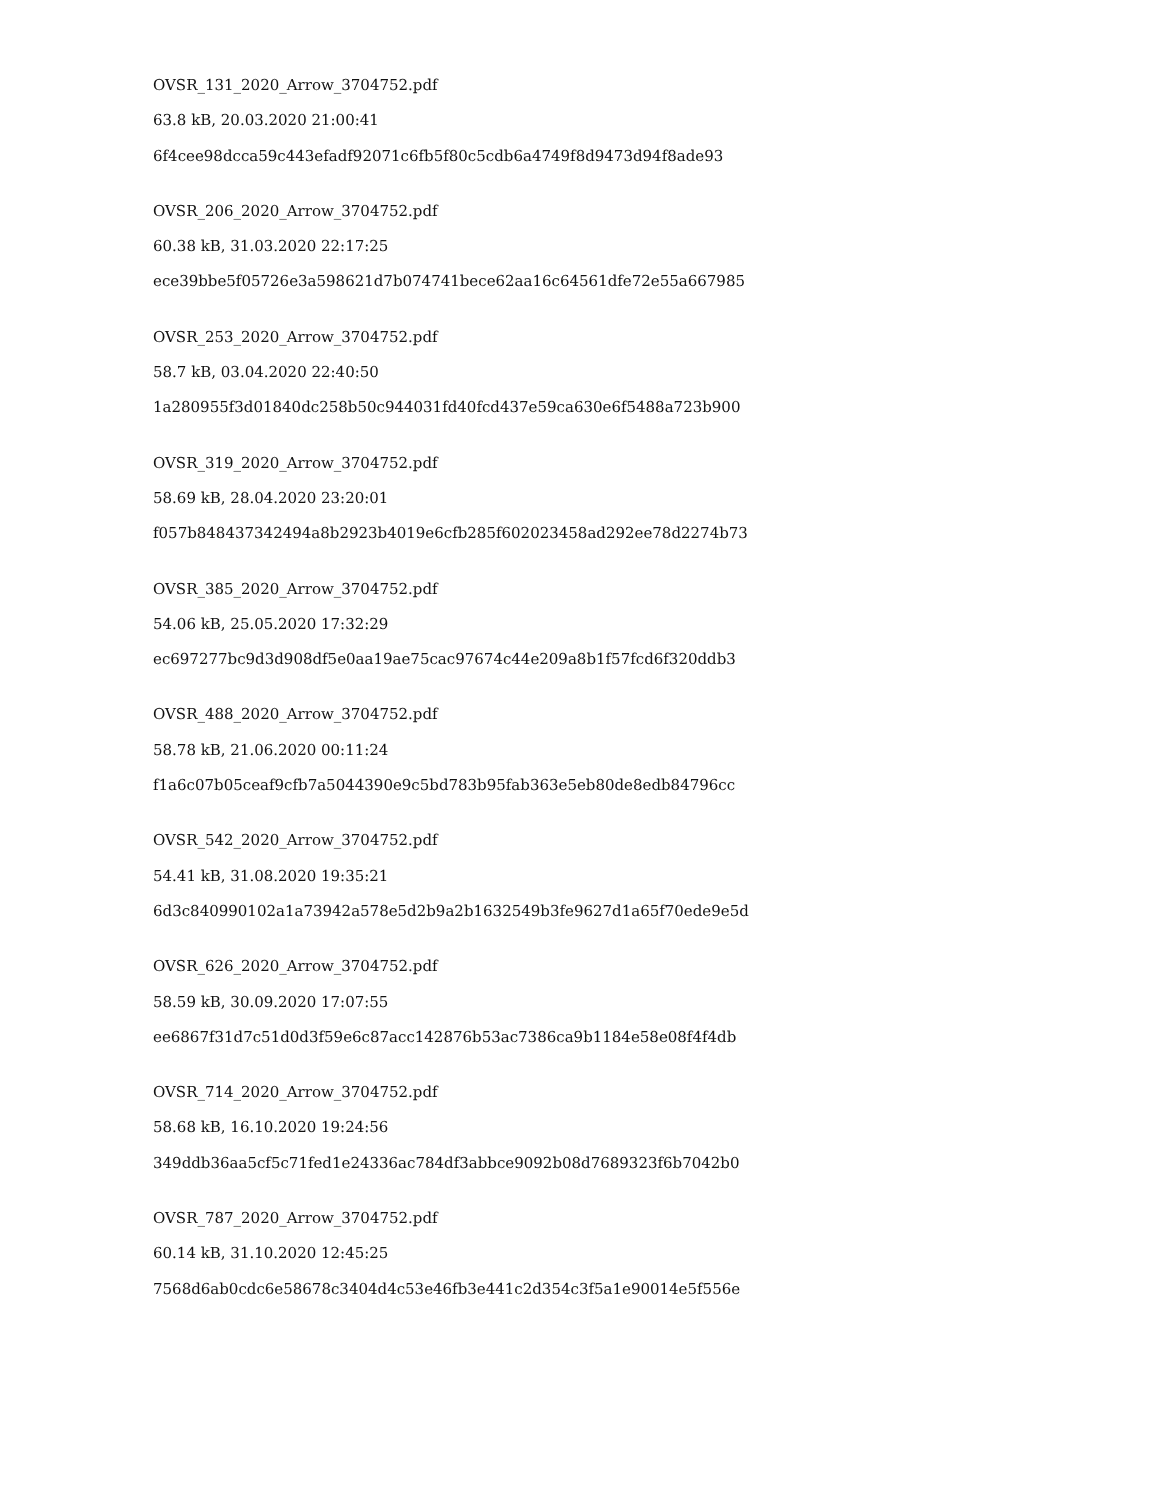OVSR_131_2020_Arrow_3704752.pdf
63.8 kB, 20.03.2020 21:00:41
6f4cee98dcca59c443efadf92071c6fb5f80c5cdb6a4749f8d9473d94f8ade93
OVSR_206_2020_Arrow_3704752.pdf
60.38 kB, 31.03.2020 22:17:25
ece39bbe5f05726e3a598621d7b074741bece62aa16c64561dfe72e55a667985
OVSR_253_2020_Arrow_3704752.pdf
58.7 kB, 03.04.2020 22:40:50
1a280955f3d01840dc258b50c944031fd40fcd437e59ca630e6f5488a723b900
OVSR_319_2020_Arrow_3704752.pdf
58.69 kB, 28.04.2020 23:20:01
f057b848437342494a8b2923b4019e6cfb285f602023458ad292ee78d2274b73
OVSR_385_2020_Arrow_3704752.pdf
54.06 kB, 25.05.2020 17:32:29
ec697277bc9d3d908df5e0aa19ae75cac97674c44e209a8b1f57fcd6f320ddb3
OVSR_488_2020_Arrow_3704752.pdf
58.78 kB, 21.06.2020 00:11:24
f1a6c07b05ceaf9cfb7a5044390e9c5bd783b95fab363e5eb80de8edb84796cc
OVSR_542_2020_Arrow_3704752.pdf
54.41 kB, 31.08.2020 19:35:21
6d3c840990102a1a73942a578e5d2b9a2b1632549b3fe9627d1a65f70ede9e5d
OVSR_626_2020_Arrow_3704752.pdf
58.59 kB, 30.09.2020 17:07:55
ee6867f31d7c51d0d3f59e6c87acc142876b53ac7386ca9b1184e58e08f4f4db
OVSR_714_2020_Arrow_3704752.pdf
58.68 kB, 16.10.2020 19:24:56
349ddb36aa5cf5c71fed1e24336ac784df3abbce9092b08d7689323f6b7042b0
OVSR_787_2020_Arrow_3704752.pdf
60.14 kB, 31.10.2020 12:45:25
7568d6ab0cdc6e58678c3404d4c53e46fb3e441c2d354c3f5a1e90014e5f556e